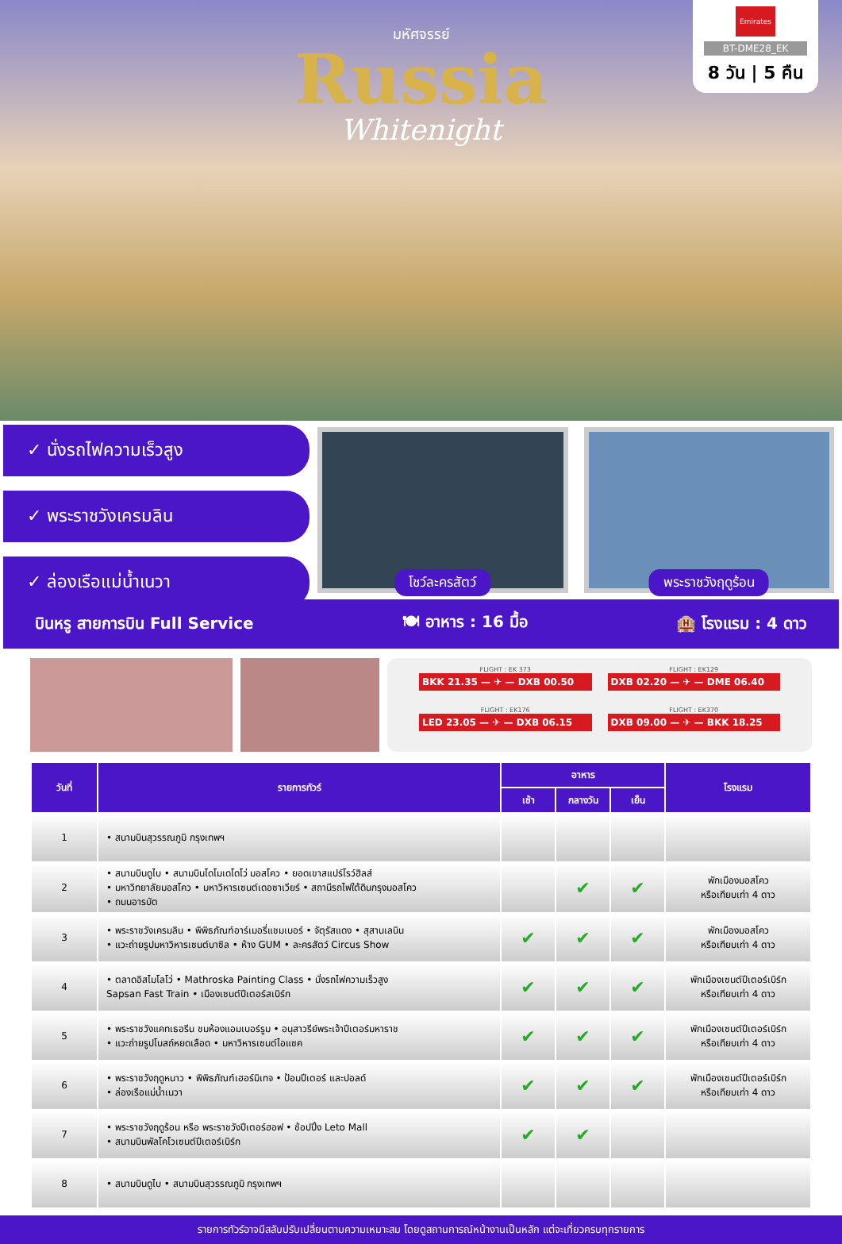มหัศจรรย์
Russia
Whitenight
Emirates
BT-DME28_EK
8 วัน | 5 คืน
✓ นั่งรถไฟความเร็วสูง
✓ พระราชวังเครมลิน
✓ ล่องเรือแม่น้ำเนวา
โชว์ละครสัตว์
พระราชวังฤดูร้อน
บินหรู สายการบิน Full Service 🍽 อาหาร : 16 มื้อ 🏨 โรงแรม : 4 ดาว
FLIGHT : EK 373
BKK 21.35 — ✈ — DXB 00.50
FLIGHT : EK129
DXB 02.20 — ✈ — DME 06.40
FLIGHT : EK176
LED 23.05 — ✈ — DXB 06.15
FLIGHT : EK370
DXB 09.00 — ✈ — BKK 18.25
| วันที่ | รายการทัวร์ | อาหาร | | | โรงแรม |
| --- | --- | --- | --- | --- | --- |
| | | เช้า | กลางวัน | เย็น | |
| 1 | • สนามบินสุวรรณภูมิ กรุงเทพฯ | | | | |
| 2 | • สนามบินดูไบ • สนามบินโดโมเดโดโว่ มอสโคว • ยอดเขาสแปร์โรว์ฮิลส์ • มหาวิทยาลัยมอสโคว • มหาวิหารเซนต์เดอซาเวียร์ • สถานีรถไฟใต้ดินกรุงมอสโคว • ถนนอารบัต | | ✔ | ✔ | พักเมืองมอสโคว หรือเทียบเท่า 4 ดาว |
| 3 | • พระราชวังเครมลิน • พิพิธภัณฑ์อาร์เมอรี่แชมเบอร์ • จัตุรัสแดง • สุสานเลนิน • แวะถ่ายรูปมหาวิหารเซนต์บาซิล • ห้าง GUM • ละครสัตว์ Circus Show | ✔ | ✔ | ✔ | พักเมืองมอสโคว หรือเทียบเท่า 4 ดาว |
| 4 | • ตลาดอิสไมโลโว่ • Mathroska Painting Class • นั่งรถไฟความเร็วสูง Sapsan Fast Train • เมืองเซนต์ปีเตอร์สเบิร์ก | ✔ | ✔ | ✔ | พักเมืองเซนต์ปีเตอร์เบิร์ก หรือเทียบเท่า 4 ดาว |
| 5 | • พระราชวังแคทเธอรีน ชมห้องแอมเบอร์รูม • อนุสาวรีย์พระเจ้าปีเตอร์มหาราช • แวะถ่ายรูปโบสถ์หยดเลือด • มหาวิหารเซนต์ไอแซค | ✔ | ✔ | ✔ | พักเมืองเซนต์ปีเตอร์เบิร์ก หรือเทียบเท่า 4 ดาว |
| 6 | • พระราชวังฤดูหนาว • พิพิธภัณฑ์เฮอร์มิเทจ • ป้อมปีเตอร์ และปอลด์ • ล่องเรือแม่น้ำเนวา | ✔ | ✔ | ✔ | พักเมืองเซนต์ปีเตอร์เบิร์ก หรือเทียบเท่า 4 ดาว |
| 7 | • พระราชวังฤดูร้อน หรือ พระราชวังปีเตอร์ฮอฟ • ช้อปปิ้ง Leto Mall • สนามบินพัลโคโวเซนต์ปีเตอร์เบิร์ก | ✔ | ✔ | | |
| 8 | • สนามบินดูไบ • สนามบินสุวรรณภูมิ กรุงเทพฯ | | | | |
รายการทัวร์อาจมีสลับปรับเปลี่ยนตามความเหมาะสม โดยดูสถานการณ์หน้างานเป็นหลัก แต่จะเที่ยวครบทุกรายการ